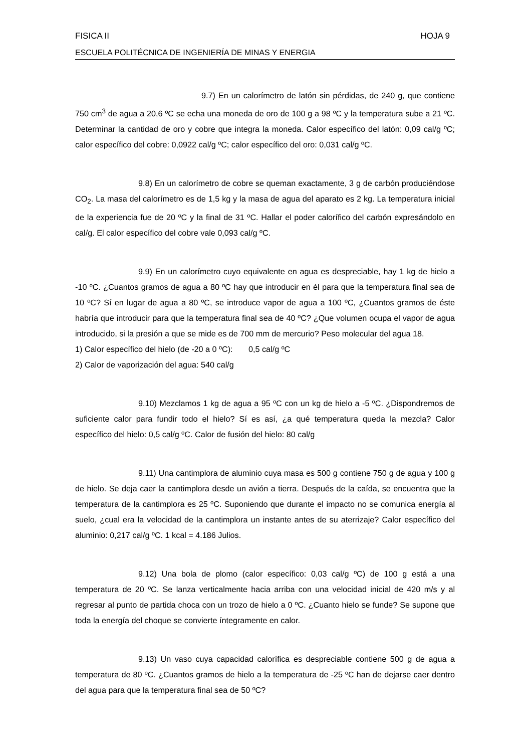FISICA II HOJA 9
ESCUELA POLITÉCNICA DE INGENIERÍA DE MINAS Y ENERGIA
9.7) En un calorímetro de latón sin pérdidas, de 240 g, que contiene 750 cm<sup>3</sup> de agua a 20,6 ºC se echa una moneda de oro de 100 g a 98 ºC y la temperatura sube a 21 ºC. Determinar la cantidad de oro y cobre que integra la moneda. Calor específico del latón: 0,09 cal/g ºC; calor específico del cobre: 0,0922 cal/g ºC; calor específico del oro: 0,031 cal/g ºC.
9.8) En un calorímetro de cobre se queman exactamente, 3 g de carbón produciéndose CO<sub>2</sub>. La masa del calorímetro es de 1,5 kg y la masa de agua del aparato es 2 kg. La temperatura inicial de la experiencia fue de 20 ºC y la final de 31 ºC. Hallar el poder calorífico del carbón expresándolo en cal/g. El calor específico del cobre vale 0,093 cal/g ºC.
9.9) En un calorímetro cuyo equivalente en agua es despreciable, hay 1 kg de hielo a -10 ºC. ¿Cuantos gramos de agua a 80 ºC hay que introducir en él para que la temperatura final sea de 10 ºC? Sí en lugar de agua a 80 ºC, se introduce vapor de agua a 100 ºC, ¿Cuantos gramos de éste habría que introducir para que la temperatura final sea de 40 ºC? ¿Que volumen ocupa el vapor de agua introducido, si la presión a que se mide es de 700 mm de mercurio? Peso molecular del agua 18.
1) Calor específico del hielo (de -20 a 0 ºC): 0,5 cal/g ºC
2) Calor de vaporización del agua: 540 cal/g
9.10) Mezclamos 1 kg de agua a 95 ºC con un kg de hielo a -5 ºC. ¿Dispondremos de suficiente calor para fundir todo el hielo? Sí es así, ¿a qué temperatura queda la mezcla? Calor específico del hielo: 0,5 cal/g ºC. Calor de fusión del hielo: 80 cal/g
9.11) Una cantimplora de aluminio cuya masa es 500 g contiene 750 g de agua y 100 g de hielo. Se deja caer la cantimplora desde un avión a tierra. Después de la caída, se encuentra que la temperatura de la cantimplora es 25 ºC. Suponiendo que durante el impacto no se comunica energía al suelo, ¿cual era la velocidad de la cantimplora un instante antes de su aterrizaje? Calor específico del aluminio: 0,217 cal/g ºC. 1 kcal = 4.186 Julios.
9.12) Una bola de plomo (calor específico: 0,03 cal/g ºC) de 100 g está a una temperatura de 20 ºC. Se lanza verticalmente hacia arriba con una velocidad inicial de 420 m/s y al regresar al punto de partida choca con un trozo de hielo a 0 ºC. ¿Cuanto hielo se funde? Se supone que toda la energía del choque se convierte íntegramente en calor.
9.13) Un vaso cuya capacidad calorífica es despreciable contiene 500 g de agua a temperatura de 80 ºC. ¿Cuantos gramos de hielo a la temperatura de -25 ºC han de dejarse caer dentro del agua para que la temperatura final sea de 50 ºC?